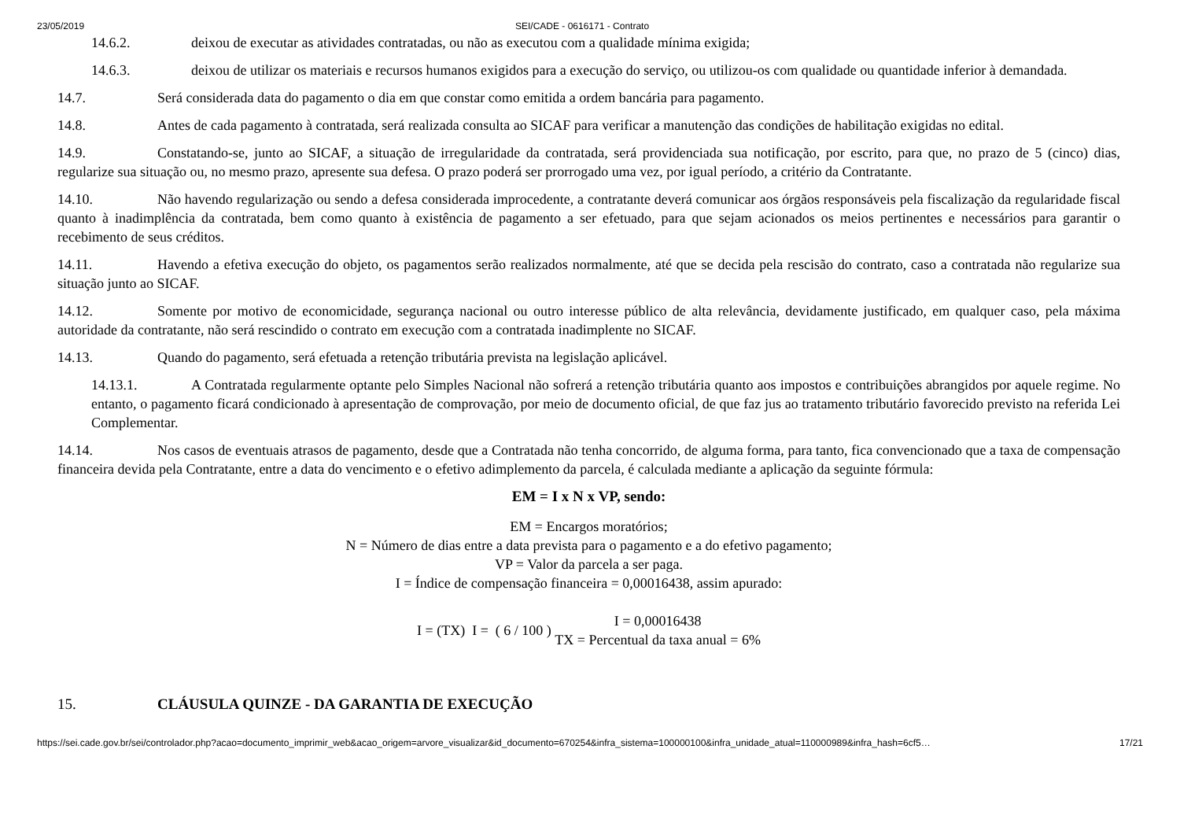23/05/2019 SEI/CADE - 0616171 - Contrato
14.6.2. deixou de executar as atividades contratadas, ou não as executou com a qualidade mínima exigida;
14.6.3. deixou de utilizar os materiais e recursos humanos exigidos para a execução do serviço, ou utilizou-os com qualidade ou quantidade inferior à demandada.
14.7. Será considerada data do pagamento o dia em que constar como emitida a ordem bancária para pagamento.
14.8. Antes de cada pagamento à contratada, será realizada consulta ao SICAF para verificar a manutenção das condições de habilitação exigidas no edital.
14.9. Constatando-se, junto ao SICAF, a situação de irregularidade da contratada, será providenciada sua notificação, por escrito, para que, no prazo de 5 (cinco) dias, regularize sua situação ou, no mesmo prazo, apresente sua defesa. O prazo poderá ser prorrogado uma vez, por igual período, a critério da Contratante.
14.10. Não havendo regularização ou sendo a defesa considerada improcedente, a contratante deverá comunicar aos órgãos responsáveis pela fiscalização da regularidade fiscal quanto à inadimplência da contratada, bem como quanto à existência de pagamento a ser efetuado, para que sejam acionados os meios pertinentes e necessários para garantir o recebimento de seus créditos.
14.11. Havendo a efetiva execução do objeto, os pagamentos serão realizados normalmente, até que se decida pela rescisão do contrato, caso a contratada não regularize sua situação junto ao SICAF.
14.12. Somente por motivo de economicidade, segurança nacional ou outro interesse público de alta relevância, devidamente justificado, em qualquer caso, pela máxima autoridade da contratante, não será rescindido o contrato em execução com a contratada inadimplente no SICAF.
14.13. Quando do pagamento, será efetuada a retenção tributária prevista na legislação aplicável.
14.13.1. A Contratada regularmente optante pelo Simples Nacional não sofrerá a retenção tributária quanto aos impostos e contribuições abrangidos por aquele regime. No entanto, o pagamento ficará condicionado à apresentação de comprovação, por meio de documento oficial, de que faz jus ao tratamento tributário favorecido previsto na referida Lei Complementar.
14.14. Nos casos de eventuais atrasos de pagamento, desde que a Contratada não tenha concorrido, de alguma forma, para tanto, fica convencionado que a taxa de compensação financeira devida pela Contratante, entre a data do vencimento e o efetivo adimplemento da parcela, é calculada mediante a aplicação da seguinte fórmula:
EM = I x N x VP, sendo:
EM = Encargos moratórios;
N = Número de dias entre a data prevista para o pagamento e a do efetivo pagamento;
VP = Valor da parcela a ser paga.
I = Índice de compensação financeira = 0,00016438, assim apurado:
I = (TX) I = ( 6 / 100 ) I = 0,00016438
TX = Percentual da taxa anual = 6%
15. CLÁUSULA QUINZE - DA GARANTIA DE EXECUÇÃO
https://sei.cade.gov.br/sei/controlador.php?acao=documento_imprimir_web&acao_origem=arvore_visualizar&id_documento=670254&infra_sistema=100000100&infra_unidade_atual=110000989&infra_hash=6cf5… 17/21